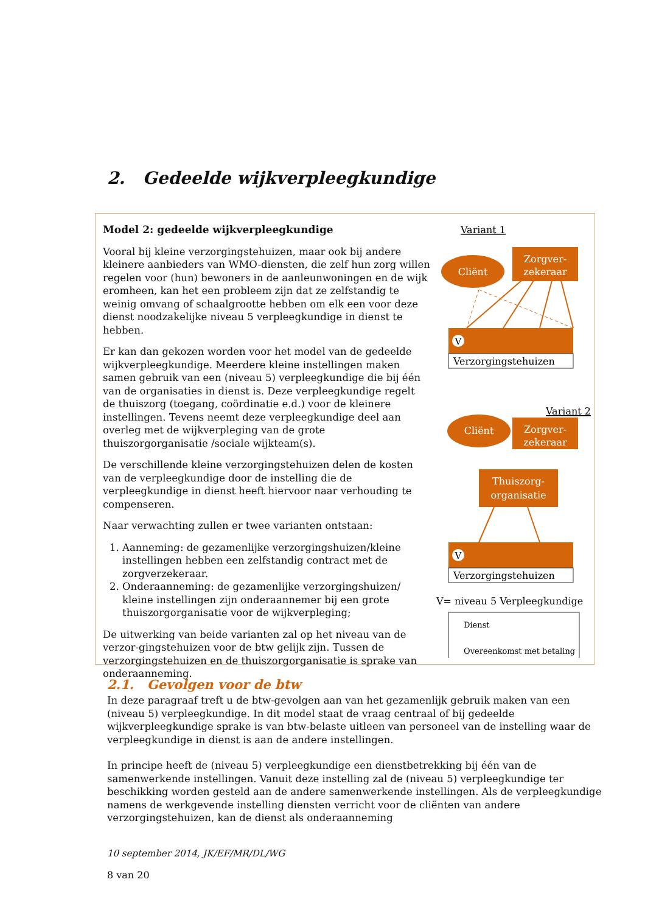2. Gedeelde wijkverpleegkundige
Model 2: gedeelde wijkverpleegkundige
Vooral bij kleine verzorgingstehuizen, maar ook bij andere kleinere aanbieders van WMO-diensten, die zelf hun zorg willen regelen voor (hun) bewoners in de aanleunwoningen en de wijk eromheen, kan het een probleem zijn dat ze zelfstandig te weinig omvang of schaalgrootte hebben om elk een voor deze dienst noodzakelijke niveau 5 verpleegkundige in dienst te hebben.
Er kan dan gekozen worden voor het model van de gedeelde wijkverpleegkundige. Meerdere kleine instellingen maken samen gebruik van een (niveau 5) verpleegkundige die bij één van de organisaties in dienst is. Deze verpleegkundige regelt de thuiszorg (toegang, coördinatie e.d.) voor de kleinere instellingen. Tevens neemt deze verpleegkundige deel aan overleg met de wijkverpleging van de grote thuiszorgorganisatie /sociale wijkteam(s).
De verschillende kleine verzorgingstehuizen delen de kosten van de verpleegkundige door de instelling die de verpleegkundige in dienst heeft hiervoor naar verhouding te compenseren.
Naar verwachting zullen er twee varianten ontstaan:
1. Aanneming: de gezamenlijke verzorgingshuizen/kleine instellingen hebben een zelfstandig contract met de zorgverzekeraar.
2. Onderaanneming: de gezamenlijke verzorgingshuizen/ kleine instellingen zijn onderaannemer bij een grote thuiszorgorganisatie voor de wijkverpleging;
De uitwerking van beide varianten zal op het niveau van de verzor-gingstehuizen voor de btw gelijk zijn. Tussen de verzorgingstehuizen en de thuiszorgorganisatie is sprake van onderaanneming.
Variant 1
Cliënt
Zorgver-
zekeraar
V
Verzorgingstehuizen
Variant 2
Cliënt
Zorgver-
zekeraar
Thuiszorg-
organisatie
V
Verzorgingstehuizen
V= niveau 5 Verpleegkundige
Dienst
Overeenkomst met betaling
2.1. Gevolgen voor de btw
In deze paragraaf treft u de btw-gevolgen aan van het gezamenlijk gebruik maken van een (niveau 5) verpleegkundige. In dit model staat de vraag centraal of bij gedeelde wijkverpleegkundige sprake is van btw-belaste uitleen van personeel van de instelling waar de verpleegkundige in dienst is aan de andere instellingen.
In principe heeft de (niveau 5) verpleegkundige een dienstbetrekking bij één van de samenwerkende instellingen. Vanuit deze instelling zal de (niveau 5) verpleegkundige ter beschikking worden gesteld aan de andere samenwerkende instellingen. Als de verpleegkundige namens de werkgevende instelling diensten verricht voor de cliënten van andere verzorgingstehuizen, kan de dienst als onderaanneming
10 september 2014, JK/EF/MR/DL/WG
8 van 20